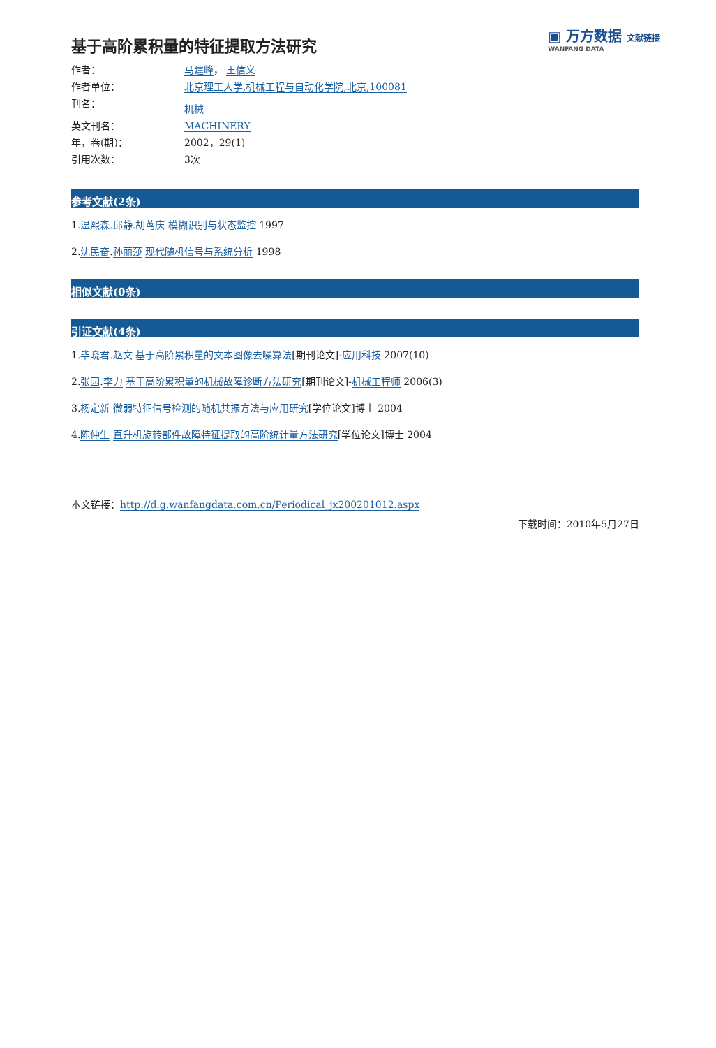▣ 万方数据 文献链接
WANFANG DATA
基于高阶累积量的特征提取方法研究
作者： 马建峰， 王信义
作者单位： 北京理工大学,机械工程与自动化学院,北京,100081
刊名：
机械
英文刊名： MACHINERY
年，卷(期)： 2002，29(1)
引用次数： 3次
参考文献(2条)
1.温熙森.邱静.胡茑庆 模糊识别与状态监控 1997
2.沈民奋.孙丽莎 现代随机信号与系统分析 1998
相似文献(0条)
引证文献(4条)
1.毕晓君.赵文 基于高阶累积量的文本图像去噪算法[期刊论文]-应用科技 2007(10)
2.张园.李力 基于高阶累积量的机械故障诊断方法研究[期刊论文]-机械工程师 2006(3)
3.杨定新 微弱特征信号检测的随机共振方法与应用研究[学位论文]博士 2004
4.陈仲生 直升机旋转部件故障特征提取的高阶统计量方法研究[学位论文]博士 2004
本文链接：http://d.g.wanfangdata.com.cn/Periodical_jx200201012.aspx
下载时间：2010年5月27日